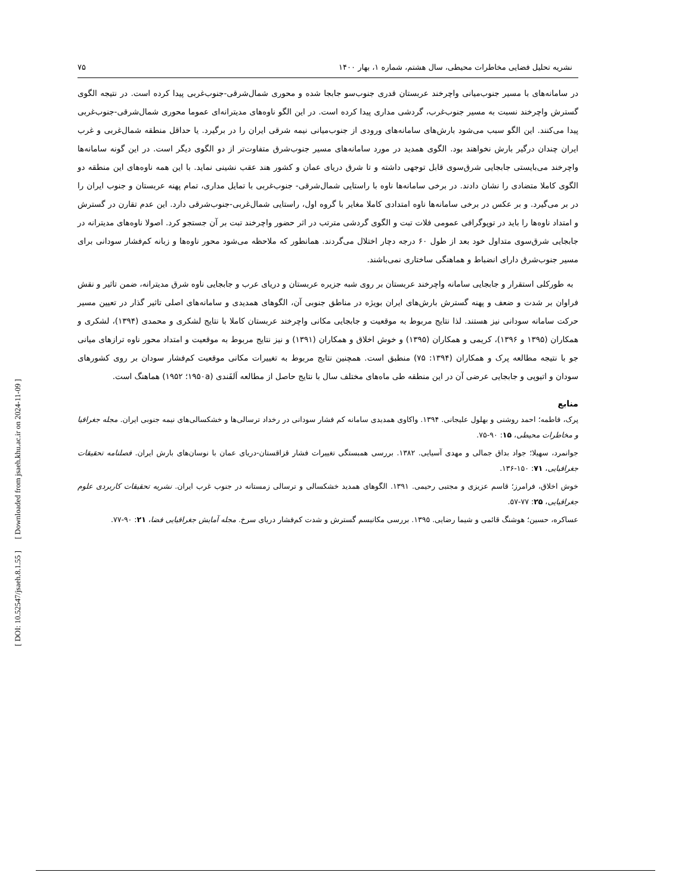[ DOI: 10.52547/jsaeh.8.1.55 ] [ Downloaded from jsaeh.khu.ac.ir on 2024-11-09 ]
نشریه تحلیل فضایی مخاطرات محیطی، سال هشتم، شماره ۱، بهار ۱۴۰۰ ۷۵
در سامانه‌های با مسیر جنوب‌میانی واچرخند عربستان قدری جنوب‌سو جابجا شده و محوری شمال‌شرقی-جنوب‌غربی پیدا کرده است. در نتیجه الگوی گسترش واچرخند نسبت به مسیر جنوب‌غرب، گردشی مداری پیدا کرده است. در این الگو ناوه‌های مدیترانه‌ای عموما محوری شمال‌شرقی-جنوب‌غربی پیدا می‌کنند. این الگو سبب می‌شود بارش‌های سامانه‌های ورودی از جنوب‌میانی نیمه شرقی ایران را در برگیرد. یا حداقل منطقه شمال‌غربی و غرب ایران چندان درگیر بارش نخواهند بود. الگوی همدید در مورد سامانه‌های مسیر جنوب‌شرق متفاوت‌تر از دو الگوی دیگر است. در این گونه سامانه‌ها واچرخند می‌بایستی جابجایی شرق‌سوی قابل توجهی داشته و تا شرق دریای عمان و کشور هند عقب نشینی نماید. با این همه ناوه‌های این منطقه دو الگوی کاملا متضادی را نشان دادند. در برخی سامانه‌ها ناوه با راستایی شمال‌شرقی- جنوب‌غربی با تمایل مداری، تمام پهنه عربستان و جنوب ایران را در بر می‌گیرد. و بر عکس در برخی سامانه‌ها ناوه امتدادی کاملا مغایر با گروه اول، راستایی شمال‌غربی-جنوب‌شرقی دارد. این عدم تقارن در گسترش و امتداد ناوه‌ها را باید در توپوگرافی عمومی فلات تبت و الگوی گردشی مترتب در اثر حضور واچرخند تبت بر آن جستجو کرد. اصولا ناوه‌های مدیترانه در جابجایی شرق‌سوی متداول خود بعد از طول ۶۰ درجه دچار اختلال می‌گردند. همانطور که ملاحظه می‌شود محور ناوه‌ها و زبانه کم‌فشار سودانی برای مسیر جنوب‌شرق دارای انضباط و هماهنگی ساختاری نمی‌باشند.
به طورکلی استقرار و جابجایی سامانه واچرخند عربستان بر روی شبه جزیره عربستان و دریای عرب و جابجایی ناوه شرق مدیترانه، ضمن تاثیر و نقش فراوان بر شدت و ضعف و پهنه گسترش بارش‌های ایران بویژه در مناطق جنوبی آن، الگوهای همدیدی و سامانه‌های اصلی تاثیر گذار در تعیین مسیر حرکت سامانه سودانی نیز هستند. لذا نتایج مربوط به موقعیت و جابجایی مکانی واچرخند عربستان کاملا با نتایج لشکری و محمدی (۱۳۹۴)، لشکری و همکاران (۱۳۹۵ و ۱۳۹۶)، کریمی و همکاران (۱۳۹۵) و خوش اخلاق و همکاران (۱۳۹۱) و نیز نتایج مربوط به موقعیت و امتداد محور ناوه ترازهای میانی جو با نتیجه مطالعه پرک و همکاران (۱۳۹۴: ۷۵) منطبق است. همچنین نتایج مربوط به تغییرات مکانی موقعیت کم‌فشار سودان بر روی کشورهای سودان و اتیوپی و جابجایی عرضی آن در این منطقه طی ماه‌های مختلف سال با نتایج حاصل از مطالعه اَلفَندی (۱۹۵۰a؛ ۱۹۵۲) هماهنگ است.
منابع
پرک، فاطمه؛ احمد روشنی و بهلول علیجانی. ۱۳۹۴. واکاوی همدیدی سامانه کم فشار سودانی در رخداد ترسالی‌ها و خشکسالی‌های نیمه جنوبی ایران. مجله جغرافیا و مخاطرات محیطی، ۱۵: ۹۰-۷۵.
جوانمرد، سهیلا؛ جواد بداق جمالی و مهدی آسیایی. ۱۳۸۲. بررسی همبستگی تغییرات فشار قزاقستان-دریای عمان با نوسان‌های بارش ایران. فصلنامه تحقیقات جغرافیایی، ۷۱: ۱۵۰-۱۳۶.
خوش اخلاق، فرامرز؛ قاسم عزیزی و مجتبی رحیمی. ۱۳۹۱. الگوهای همدید خشکسالی و ترسالی زمستانه در جنوب غرب ایران. نشریه تحقیقات کاربردی علوم جغرافیایی، ۲۵: ۷۷-۵۷.
عساکره، حسین؛ هوشنگ قائمی و شیما رضایی. ۱۳۹۵. بررسی مکانیسم گسترش و شدت کم‌فشار دریای سرخ. مجله آمایش جغرافیایی فضا، ۲۱: ۹۰-۷۷.